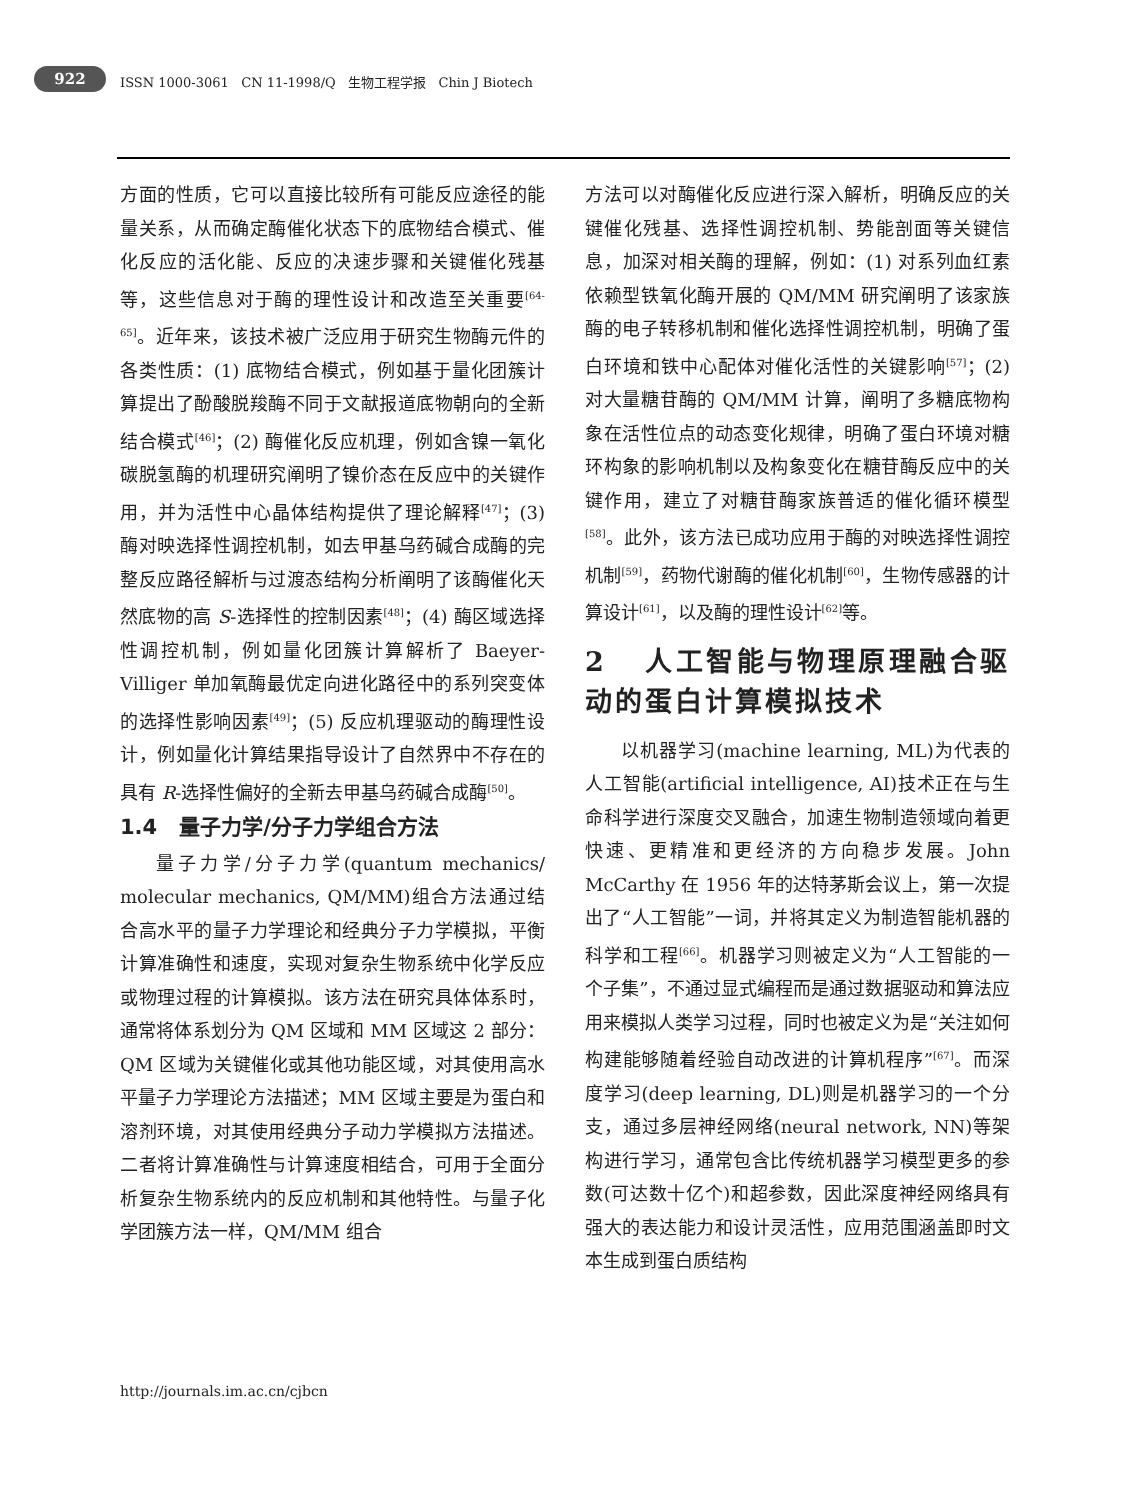922
ISSN 1000-3061 CN 11-1998/Q 生物工程学报 Chin J Biotech
方面的性质，它可以直接比较所有可能反应途径的能量关系，从而确定酶催化状态下的底物结合模式、催化反应的活化能、反应的决速步骤和关键催化残基等，这些信息对于酶的理性设计和改造至关重要<sup>[64-65]</sup>。近年来，该技术被广泛应用于研究生物酶元件的各类性质：(1) 底物结合模式，例如基于量化团簇计算提出了酚酸脱羧酶不同于文献报道底物朝向的全新结合模式<sup>[46]</sup>；(2) 酶催化反应机理，例如含镍一氧化碳脱氢酶的机理研究阐明了镍价态在反应中的关键作用，并为活性中心晶体结构提供了理论解释<sup>[47]</sup>；(3) 酶对映选择性调控机制，如去甲基乌药碱合成酶的完整反应路径解析与过渡态结构分析阐明了该酶催化天然底物的高 S-选择性的控制因素<sup>[48]</sup>；(4) 酶区域选择性调控机制，例如量化团簇计算解析了 Baeyer-Villiger 单加氧酶最优定向进化路径中的系列突变体的选择性影响因素<sup>[49]</sup>；(5) 反应机理驱动的酶理性设计，例如量化计算结果指导设计了自然界中不存在的具有 R-选择性偏好的全新去甲基乌药碱合成酶<sup>[50]</sup>。
1.4 量子力学/分子力学组合方法
量子力学/分子力学(quantum mechanics/ molecular mechanics, QM/MM)组合方法通过结合高水平的量子力学理论和经典分子力学模拟，平衡计算准确性和速度，实现对复杂生物系统中化学反应或物理过程的计算模拟。该方法在研究具体体系时，通常将体系划分为 QM 区域和 MM 区域这 2 部分：QM 区域为关键催化或其他功能区域，对其使用高水平量子力学理论方法描述；MM 区域主要是为蛋白和溶剂环境，对其使用经典分子动力学模拟方法描述。二者将计算准确性与计算速度相结合，可用于全面分析复杂生物系统内的反应机制和其他特性。与量子化学团簇方法一样，QM/MM 组合
方法可以对酶催化反应进行深入解析，明确反应的关键催化残基、选择性调控机制、势能剖面等关键信息，加深对相关酶的理解，例如：(1) 对系列血红素依赖型铁氧化酶开展的 QM/MM 研究阐明了该家族酶的电子转移机制和催化选择性调控机制，明确了蛋白环境和铁中心配体对催化活性的关键影响<sup>[57]</sup>；(2) 对大量糖苷酶的 QM/MM 计算，阐明了多糖底物构象在活性位点的动态变化规律，明确了蛋白环境对糖环构象的影响机制以及构象变化在糖苷酶反应中的关键作用，建立了对糖苷酶家族普适的催化循环模型<sup>[58]</sup>。此外，该方法已成功应用于酶的对映选择性调控机制<sup>[59]</sup>，药物代谢酶的催化机制<sup>[60]</sup>，生物传感器的计算设计<sup>[61]</sup>，以及酶的理性设计<sup>[62]</sup>等。
2 人工智能与物理原理融合驱动的蛋白计算模拟技术
以机器学习(machine learning, ML)为代表的人工智能(artificial intelligence, AI)技术正在与生命科学进行深度交叉融合，加速生物制造领域向着更快速、更精准和更经济的方向稳步发展。John McCarthy 在 1956 年的达特茅斯会议上，第一次提出了“人工智能”一词，并将其定义为制造智能机器的科学和工程<sup>[66]</sup>。机器学习则被定义为“人工智能的一个子集”，不通过显式编程而是通过数据驱动和算法应用来模拟人类学习过程，同时也被定义为是“关注如何构建能够随着经验自动改进的计算机程序”<sup>[67]</sup>。而深度学习(deep learning, DL)则是机器学习的一个分支，通过多层神经网络(neural network, NN)等架构进行学习，通常包含比传统机器学习模型更多的参数(可达数十亿个)和超参数，因此深度神经网络具有强大的表达能力和设计灵活性，应用范围涵盖即时文本生成到蛋白质结构
http://journals.im.ac.cn/cjbcn